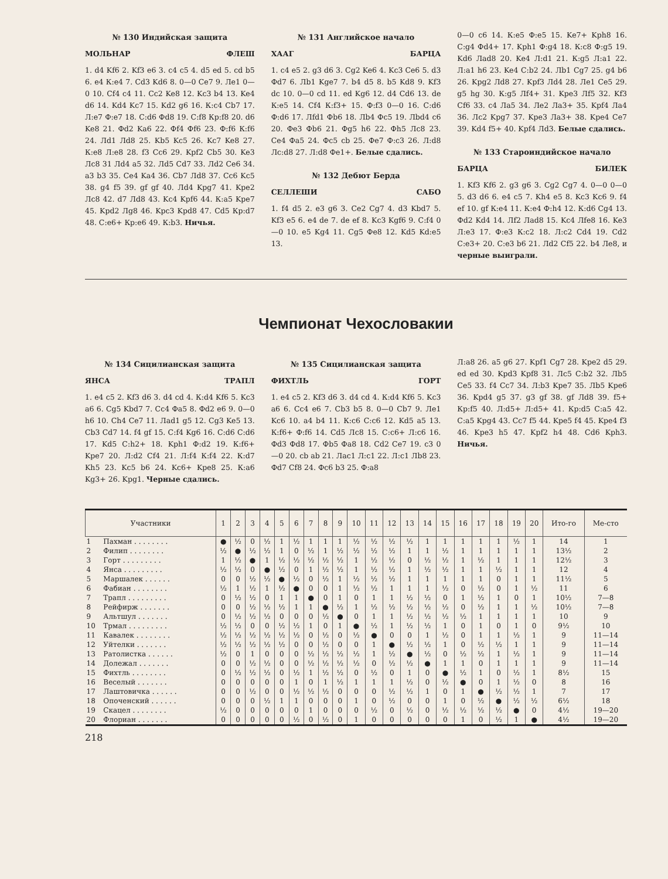№ 130 Индийская защита
МОЛЬНАР ФЛЕШ
1. d4 Kf6 2. Kf3 e6 3. c4 c5 4. d5 ed 5. cd b5 6. e4 К:e4 7. Cd3 Kd6 8. 0—0 Ce7 9. Лe1 0—0 10. Cf4 c4 11. Cc2 Ke8 12. Kc3 b4 13. Ke4 d6 14. Kd4 Kc7 15. Kd2 g6 16. К:c4 Cb7 17. Л:e7 Ф:e7 18. С:d6 Фd8 19. С:f8 Кр:f8 20. d6 Ke8 21. Фd2 Ka6 22. Фf4 Фf6 23. Ф:f6 К:f6 24. Лd1 Лd8 25. Kb5 Kc5 26. Kc7 Ke8 27. К:e8 Л:e8 28. f3 Cc6 29. Kpf2 Cb5 30. Ke3 Лc8 31 Лd4 a5 32. Лd5 Cd7 33. Лd2 Ce6 34. a3 b3 35. Ce4 Ka4 36. Cb7 Лd8 37. Cc6 Kc5 38. g4 f5 39. gf gf 40. Лd4 Kpg7 41. Kpe2 Лc8 42. d7 Лd8 43. Kc4 Kpf6 44. К:a5 Kpe7 45. Kpd2 Лg8 46. Kpc3 Kpd8 47. Cd5 Кр:d7 48. С:e6+ Кр:e6 49. К:b3. Ничья.
№ 131 Английское начало
ХААГ БАРЦА
1. c4 e5 2. g3 d6 3. Cg2 Ke6 4. Kc3 Ce6 5. d3 Фd7 6. Лb1 Kge7 7. b4 d5 8. b5 Kd8 9. Kf3 dc 10. 0—0 cd 11. ed Kg6 12. d4 Cd6 13. de К:e5 14. Cf4 К:f3+ 15. Ф:f3 0—0 16. С:d6 Ф:d6 17. Лfd1 Фb6 18. Лb4 Фc5 19. Лbd4 c6 20. Фe3 Фb6 21. Фg5 h6 22. Фh5 Лc8 23. Ce4 Фa5 24. Фc5 cb 25. Фe7 Ф:c3 26. Л:d8 Лc:d8 27. Л:d8 Фe1+. Белые сдались.
№ 132 Дебют Берда
СЕЛЛЕШИ САБО
1. f4 d5 2. e3 g6 3. Ce2 Cg7 4. d3 Kbd7 5. Kf3 e5 6. e4 de 7. de ef 8. Kc3 Kgf6 9. С:f4 0—0 10. e5 Kg4 11. Cg5 Фe8 12. Kd5 Kd:e5 13.
0—0 c6 14. К:e5 Ф:e5 15. Ke7+ Kph8 16. С:g4 Фd4+ 17. Kph1 Ф:g4 18. К:c8 Ф:g5 19. Kd6 Лad8 20. Ke4 Л:d1 21. К:g5 Л:a1 22. Л:a1 h6 23. Ke4 С:b2 24. Лb1 Cg7 25. g4 b6 26. Kpg2 Лd8 27. Kpf3 Лd4 28. Лe1 Ce5 29. g5 hg 30. К:g5 Лf4+ 31. Kpe3 Лf5 32. Kf3 Cf6 33. c4 Лa5 34. Лe2 Лa3+ 35. Kpf4 Лa4 36. Лc2 Kpg7 37. Kpe3 Лa3+ 38. Kpe4 Ce7 39. Kd4 f5+ 40. Kpf4 Лd3. Белые сдались.
№ 133 Староиндийское начало
БАРЦА БИЛЕК
1. Kf3 Kf6 2. g3 g6 3. Cg2 Cg7 4. 0—0 0—0 5. d3 d6 6. e4 c5 7. Kh4 e5 8. Kc3 Kc6 9. f4 ef 10. gf К:e4 11. К:e4 Ф:h4 12. К:d6 Cg4 13. Фd2 Kd4 14. Лf2 Лad8 15. Kc4 Лfe8 16. Ke3 Л:e3 17. Ф:e3 К:c2 18. Л:c2 Cd4 19. Cd2 С:e3+ 20. С:e3 b6 21. Лd2 Cf5 22. b4 Лe8, и черные выиграли.
Чемпионат Чехословакии
№ 134 Сицилианская защита
ЯНСА ТРАПЛ
1. e4 c5 2. Kf3 d6 3. d4 cd 4. К:d4 Kf6 5. Kc3 a6 6. Cg5 Kbd7 7. Cc4 Фa5 8. Фd2 e6 9. 0—0 h6 10. Ch4 Ce7 11. Лad1 g5 12. Cg3 Ke5 13. Cb3 Cd7 14. f4 gf 15. С:f4 Kg6 16. С:d6 С:d6 17. Kd5 С:h2+ 18. Kph1 Ф:d2 19. К:f6+ Kpe7 20. Л:d2 Cf4 21. Л:f4 К:f4 22. К:d7 Kh5 23. Kc5 b6 24. Kc6+ Kpe8 25. К:a6 Kg3+ 26. Kpg1. Черные сдались.
№ 135 Сицилианская защита
ФИХТЛЬ ГОРТ
1. e4 c5 2. Kf3 d6 3. d4 cd 4. К:d4 Kf6 5. Kc3 a6 6. Cc4 e6 7. Cb3 b5 8. 0—0 Cb7 9. Лe1 Kc6 10. a4 b4 11. К:c6 С:c6 12. Kd5 a5 13. К:f6+ Ф:f6 14. Cd5 Лc8 15. С:c6+ Л:c6 16. Фd3 Фd8 17. Фb5 Фa8 18. Cd2 Ce7 19. c3 0—0 20. cb ab 21. Лac1 Л:c1 22. Л:c1 Лb8 23. Фd7 Cf8 24. Фc6 b3 25. Ф:a8
Л:a8 26. a5 g6 27. Kpf1 Cg7 28. Kpe2 d5 29. ed ed 30. Kpd3 Kpf8 31. Лc5 С:b2 32. Лb5 Ce5 33. f4 Cc7 34. Л:b3 Kpe7 35. Лb5 Kpe6 36. Kpd4 g5 37. g3 gf 38. gf Лd8 39. f5+ Кр:f5 40. Л:d5+ Л:d5+ 41. Кр:d5 С:a5 42. С:a5 Kpg4 43. Cc7 f5 44. Kpe5 f4 45. Kpe4 f3 46. Kpe3 h5 47. Kpf2 h4 48. Cd6 Kph3. Ничья.
| Участники | | 1 | 2 | 3 | 4 | 5 | 6 | 7 | 8 | 9 | 10 | 11 | 12 | 13 | 14 | 15 | 16 | 17 | 18 | 19 | 20 | Ито-го | Ме-сто |
| --- | --- | --- | --- | --- | --- | --- | --- | --- | --- | --- | --- | --- | --- | --- | --- | --- | --- | --- | --- | --- | --- | --- | --- |
| 1 | Пахман . . . . . . . . | ● | ½ | 0 | ½ | 1 | ½ | 1 | 1 | 1 | ½ | ½ | ½ | ½ | 1 | 1 | 1 | 1 | 1 | ½ | 1 | 14 | 1 |
| 2 | Филип . . . . . . . . | ½ | ● | ½ | ½ | 1 | 0 | ½ | 1 | ½ | ½ | ½ | ½ | 1 | 1 | ½ | 1 | 1 | 1 | 1 | 1 | 13½ | 2 |
| 3 | Горт . . . . . . . . . | 1 | ½ | ● | 1 | ½ | ½ | ½ | ½ | ½ | 1 | ½ | ½ | 0 | ½ | ½ | 1 | ½ | 1 | 1 | 1 | 12½ | 3 |
| 4 | Янса . . . . . . . . . | ½ | ½ | 0 | ● | ½ | 0 | 1 | ½ | ½ | 1 | ½ | ½ | 1 | ½ | ½ | 1 | 1 | ½ | 1 | 1 | 12 | 4 |
| 5 | Маршалек . . . . . . | 0 | 0 | ½ | ½ | ● | ½ | 0 | ½ | 1 | ½ | ½ | ½ | 1 | 1 | 1 | 1 | 1 | 0 | 1 | 1 | 11½ | 5 |
| 6 | Фабиан . . . . . . . . | ½ | 1 | ½ | 1 | ½ | ● | 0 | 0 | 1 | ½ | ½ | 1 | 1 | 1 | ½ | 0 | ½ | 0 | 1 | ½ | 11 | 6 |
| 7 | Трапл . . . . . . . . . | 0 | ½ | ½ | 0 | 1 | 1 | ● | 0 | 1 | 0 | 1 | 1 | ½ | ½ | 0 | 1 | ½ | 1 | 0 | 1 | 10½ | 7—8 |
| 8 | Рейфирж . . . . . . . | 0 | 0 | ½ | ½ | ½ | 1 | 1 | ● | ½ | 1 | ½ | ½ | ½ | ½ | ½ | 0 | ½ | 1 | 1 | ½ | 10½ | 7—8 |
| 9 | Альтшул . . . . . . . | 0 | ½ | ½ | ½ | 0 | 0 | 0 | ½ | ● | 0 | 1 | 1 | ½ | ½ | ½ | ½ | 1 | 1 | 1 | 1 | 10 | 9 |
| 10 | Трмал . . . . . . . . . | ½ | ½ | 0 | 0 | ½ | ½ | 1 | 0 | 1 | ● | ½ | 1 | ½ | ½ | 1 | 0 | 1 | 0 | 1 | 0 | 9½ | 10 |
| 11 | Кавалек . . . . . . . . | ½ | ½ | ½ | ½ | ½ | ½ | 0 | ½ | 0 | ½ | ● | 0 | 0 | 1 | ½ | 0 | 1 | 1 | ½ | 1 | 9 | 11—14 |
| 12 | Уйтелки . . . . . . . | ½ | ½ | ½ | ½ | ½ | 0 | 0 | ½ | 0 | 0 | 1 | ● | ½ | ½ | 1 | 0 | ½ | ½ | 1 | 1 | 9 | 11—14 |
| 13 | Ратолистка . . . . . . | ½ | 0 | 1 | 0 | 0 | 0 | ½ | ½ | ½ | ½ | 1 | ½ | ● | ½ | 0 | ½ | ½ | 1 | ½ | 1 | 9 | 11—14 |
| 14 | Долежал . . . . . . . | 0 | 0 | ½ | ½ | 0 | 0 | ½ | ½ | ½ | ½ | 0 | ½ | ½ | ● | 1 | 1 | 0 | 1 | 1 | 1 | 9 | 11—14 |
| 15 | Фихтль . . . . . . . . | 0 | ½ | ½ | ½ | 0 | ½ | 1 | ½ | ½ | 0 | ½ | 0 | 1 | 0 | ● | ½ | 1 | 0 | ½ | 1 | 8½ | 15 |
| 16 | Веселый . . . . . . . | 0 | 0 | 0 | 0 | 0 | 1 | 0 | 1 | ½ | 1 | 1 | 1 | ½ | 0 | ½ | ● | 0 | 1 | ½ | 0 | 8 | 16 |
| 17 | Лаштовичка . . . . . . | 0 | 0 | ½ | 0 | 0 | ½ | ½ | ½ | 0 | 0 | 0 | ½ | ½ | 1 | 0 | 1 | ● | ½ | ½ | 1 | 7 | 17 |
| 18 | Опоченский . . . . . . | 0 | 0 | 0 | ½ | 1 | 1 | 0 | 0 | 0 | 1 | 0 | ½ | 0 | 0 | 1 | 0 | ½ | ● | ½ | ½ | 6½ | 18 |
| 19 | Скацел . . . . . . . . | ½ | 0 | 0 | 0 | 0 | 0 | 1 | 0 | 0 | 0 | ½ | 0 | ½ | 0 | ½ | ½ | ½ | ½ | ● | 0 | 4½ | 19—20 |
| 20 | Флориан . . . . . . . | 0 | 0 | 0 | 0 | 0 | ½ | 0 | ½ | 0 | 1 | 0 | 0 | 0 | 0 | 0 | 1 | 0 | ½ | 1 | ● | 4½ | 19—20 |
218